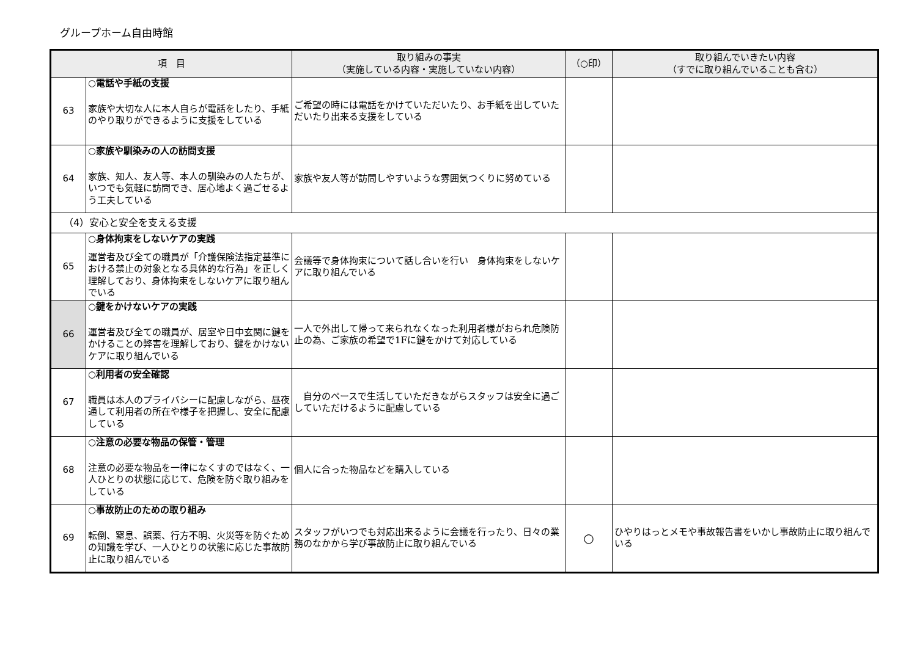グループホーム自由時館
| 項 目 | | 取り組みの事実 （実施している内容・実施していない内容） | （○印） | 取り組んでいきたい内容 （すでに取り組んでいることも含む） |
| --- | --- | --- | --- | --- |
| 63 | ○電話や手紙の支援 家族や大切な人に本人自らが電話をしたり、手紙のやり取りができるように支援をしている | ご希望の時には電話をかけていただいたり、お手紙を出していただいたり出来る支援をしている | | |
| 64 | ○家族や馴染みの人の訪問支援 家族、知人、友人等、本人の馴染みの人たちが、いつでも気軽に訪問でき、居心地よく過ごせるよう工夫している | 家族や友人等が訪問しやすいような雰囲気つくりに努めている | | |
| （4）安心と安全を支える支援 | | | | |
| 65 | ○身体拘束をしないケアの実践 運営者及び全ての職員が「介護保険法指定基準における禁止の対象となる具体的な行為」を正しく理解しており、身体拘束をしないケアに取り組んでいる | 会議等で身体拘束について話し合いを行い 身体拘束をしないケアに取り組んでいる | | |
| 66 | ○鍵をかけないケアの実践 運営者及び全ての職員が、居室や日中玄関に鍵をかけることの弊害を理解しており、鍵をかけないケアに取り組んでいる | 一人で外出して帰って来られなくなった利用者様がおられ危険防止の為、ご家族の希望で1Fに鍵をかけて対応している | | |
| 67 | ○利用者の安全確認 職員は本人のプライバシーに配慮しながら、昼夜通して利用者の所在や様子を把握し、安全に配慮している | 自分のペースで生活していただきながらスタッフは安全に過ごしていただけるように配慮している | | |
| 68 | ○注意の必要な物品の保管・管理 注意の必要な物品を一律になくすのではなく、一人ひとりの状態に応じて、危険を防ぐ取り組みをしている | 個人に合った物品などを購入している | | |
| 69 | ○事故防止のための取り組み 転倒、窒息、誤薬、行方不明、火災等を防ぐための知識を学び、一人ひとりの状態に応じた事故防止に取り組んでいる | スタッフがいつでも対応出来るように会議を行ったり、日々の業務のなかから学び事故防止に取り組んでいる | ○ | ひやりはっとメモや事故報告書をいかし事故防止に取り組んでいる |